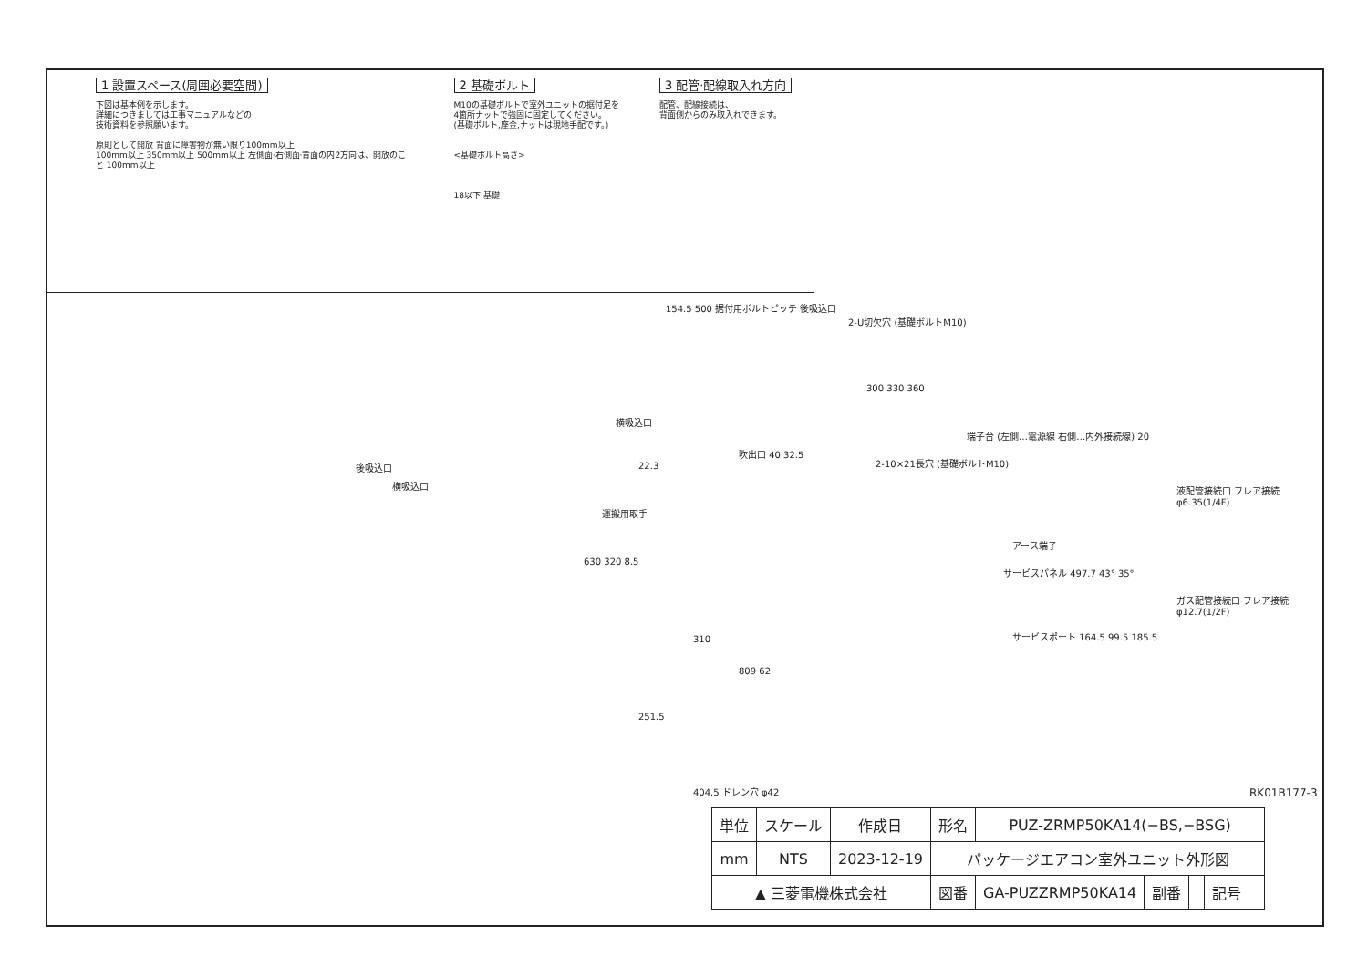1 設置スペース(周囲必要空間)
下図は基本例を示します。
詳細につきましては工事マニュアルなどの
技術資料を参照願います。
原則として開放 背面に障害物が無い限り100mm以上
100mm以上 350mm以上 500mm以上 左側面·右側面·背面の内2方向は、開放のこと 100mm以上
2 基礎ボルト
M10の基礎ボルトで室外ユニットの据付足を
4箇所ナットで強固に固定してください。
(基礎ボルト,座金,ナットは現地手配です。)
<基礎ボルト高さ>
18以下 基礎
3 配管·配線取入れ方向
配管、配線接続は、
背面側からのみ取入れできます。
154.5 500 据付用ボルトピッチ 後吸込口
2-U切欠穴 (基礎ボルトM10)
横吸込口
300 330 360
吹出口 40 32.5
2-10×21長穴 (基礎ボルトM10) 後吸込口
横吸込口
22.3
運搬用取手
630 320 8.5
310
809 62
端子台 (左側…電源線 右側…内外接続線) 20
液配管接続口 フレア接続 φ6.35(1/4F)
アース端子
サービスパネル 497.7 43° 35°
ガス配管接続口 フレア接続 φ12.7(1/2F)
サービスポート 164.5 99.5 185.5
251.5
404.5 ドレン穴 φ42
RK01B177-3
| 単位 | スケール | 作成日 | 形名 | PUZ-ZRMP50KA14(−BS,−BSG) | | | | |
| mm | NTS | 2023-12-19 | パッケージエアコン室外ユニット外形図 | | | | | |
| ▲ 三菱電機株式会社 | | | 図番 | GA-PUZZRMP50KA14 | 副番 | | 記号 | |